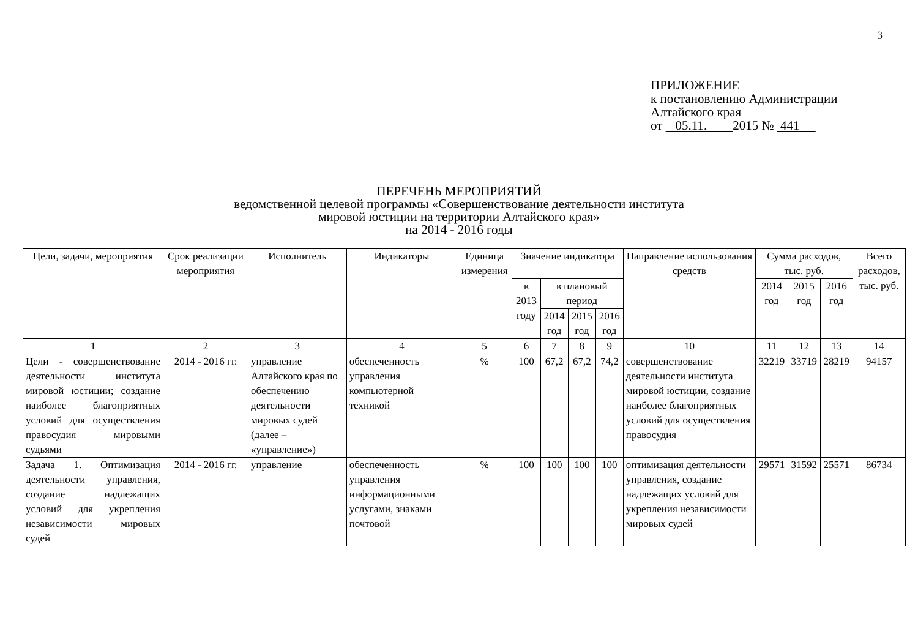3
ПРИЛОЖЕНИЕ
к постановлению Администрации
Алтайского края
от 05.11. 2015 № 441
ПЕРЕЧЕНЬ МЕРОПРИЯТИЙ
ведомственной целевой программы «Совершенствование деятельности института
мировой юстиции на территории Алтайского края»
на 2014 - 2016 годы
| Цели, задачи, мероприятия | Срок реализации мероприятия | Исполнитель | Индикаторы | Единица измерения | Значение индикатора | | | | Направление использования средств | Сумма расходов, тыс. руб. | | | Всего расходов, тыс. руб. |
| --- | --- | --- | --- | --- | --- | --- | --- | --- | --- | --- | --- | --- | --- |
| | | | | | в 2013 году | в плановый период | | | | 2014 год | 2015 год | 2016 год | |
| | | | | | | 2014 год | 2015 год | 2016 год | | | | | |
| 1 | 2 | 3 | 4 | 5 | 6 | 7 | 8 | 9 | 10 | 11 | 12 | 13 | 14 |
| Цели - совершенствование деятельности института мировой юстиции; создание наиболее благоприятных условий для осуществления правосудия мировыми судьями | 2014 - 2016 гг. | управление Алтайского края по обеспечению деятельности мировых судей (далее – «управление») | обеспеченность управления компьютерной техникой | % | 100 | 67,2 | 67,2 | 74,2 | совершенствование деятельности института мировой юстиции, создание наиболее благоприятных условий для осуществления правосудия | 32219 | 33719 | 28219 | 94157 |
| Задача 1. Оптимизация деятельности управления, создание надлежащих условий для укрепления независимости мировых судей | 2014 - 2016 гг. | управление | обеспеченность управления информационными услугами, знаками почтовой | % | 100 | 100 | 100 | 100 | оптимизация деятельности управления, создание надлежащих условий для укрепления независимости мировых судей | 29571 | 31592 | 25571 | 86734 |